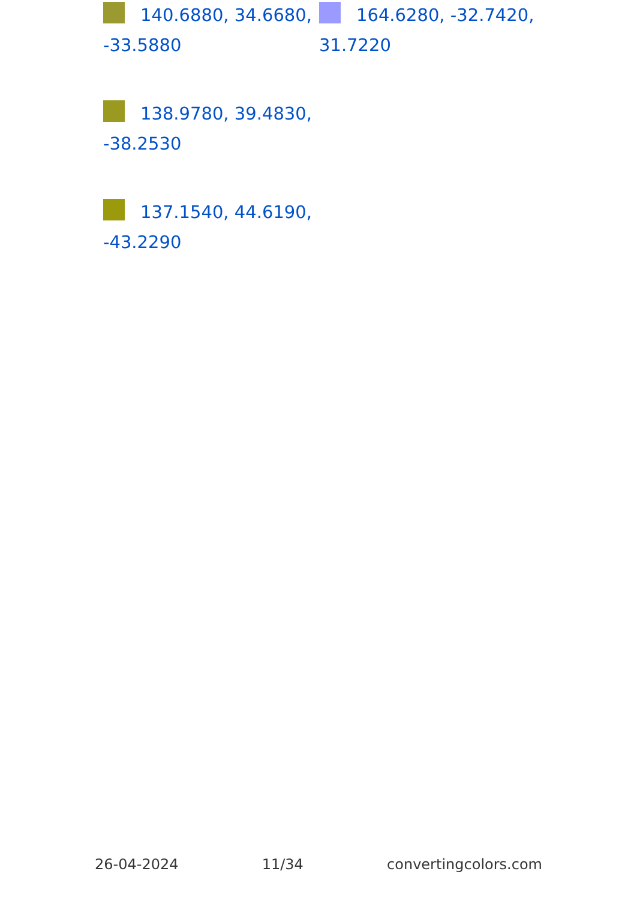140.6880, 34.6680, -33.5880
164.6280, -32.7420, 31.7220
138.9780, 39.4830, -38.2530
137.1540, 44.6190, -43.2290
26-04-2024 11/34 convertingcolors.com